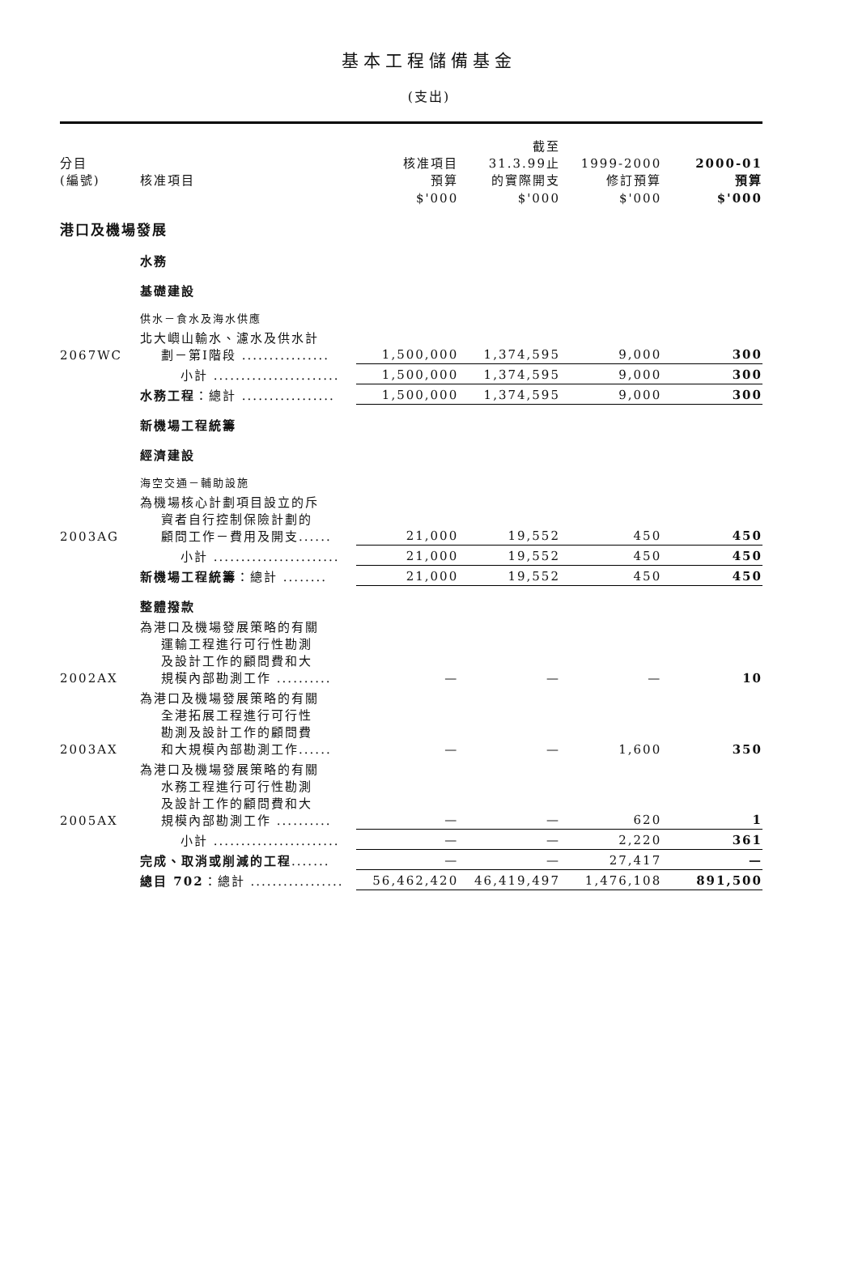基本工程儲備基金
(支出)
| 分目 (編號) | 核准項目 | 核准項目 預算 | 截至 31.3.99止 的實際開支 | 1999-2000 修訂預算 | 2000-01 預算 |
| --- | --- | --- | --- | --- | --- |
| | | $'000 | $'000 | $'000 | $'000 |
| 港口及機場發展 | | | | | |
| | 水務 | | | | |
| | 基礎建設 | | | | |
| | 供水－食水及海水供應 | | | | |
| 2067WC | 北大嶼山輸水、濾水及供水計 劃－第I階段 ................ | 1,500,000 | 1,374,595 | 9,000 | 300 |
| | 小計 ....................... | 1,500,000 | 1,374,595 | 9,000 | 300 |
| | 水務工程 ：總計 ................. | 1,500,000 | 1,374,595 | 9,000 | 300 |
| | 新機場工程統籌 | | | | |
| | 經濟建設 | | | | |
| | 海空交通－輔助設施 | | | | |
| 2003AG | 為機場核心計劃項目設立的斥 資者自行控制保險計劃的 顧問工作－費用及開支...... | 21,000 | 19,552 | 450 | 450 |
| | 小計 ....................... | 21,000 | 19,552 | 450 | 450 |
| | 新機場工程統籌 ：總計 ........ | 21,000 | 19,552 | 450 | 450 |
| | 整體撥款 | | | | |
| 2002AX | 為港口及機場發展策略的有關 運輸工程進行可行性勘測 及設計工作的顧問費和大 規模內部勘測工作 .......... | — | — | — | 10 |
| 2003AX | 為港口及機場發展策略的有關 全港拓展工程進行可行性 勘測及設計工作的顧問費 和大規模內部勘測工作...... | — | — | 1,600 | 350 |
| 2005AX | 為港口及機場發展策略的有關 水務工程進行可行性勘測 及設計工作的顧問費和大 規模內部勘測工作 .......... | — | — | 620 | 1 |
| | 小計 ....................... | — | — | 2,220 | 361 |
| | 完成、取消或削減的工程 ....... | — | — | 27,417 | — |
| | 總目 702 ：總計 ................. | 56,462,420 | 46,419,497 | 1,476,108 | 891,500 |